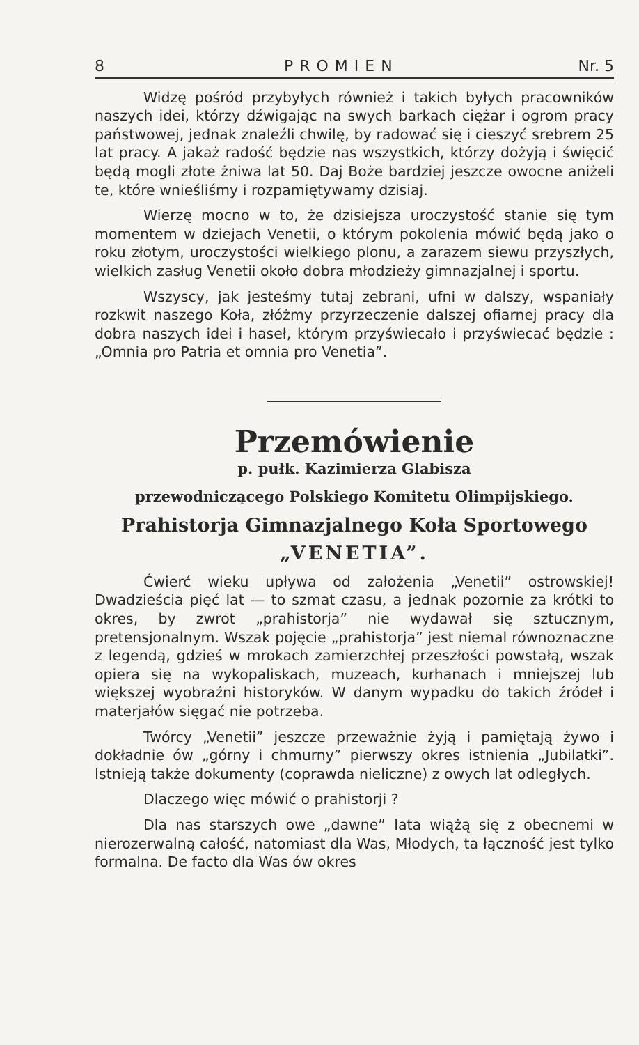8 PROMIEN Nr. 5
Widzę pośród przybyłych również i takich byłych pracowników naszych idei, którzy dźwigając na swych barkach ciężar i ogrom pracy państwowej, jednak znaleźli chwilę, by radować się i cieszyć srebrem 25 lat pracy. A jakaż radość będzie nas wszystkich, którzy dożyją i święcić będą mogli złote żniwa lat 50. Daj Boże bardziej jeszcze owocne aniżeli te, które wnieśliśmy i rozpamiętywamy dzisiaj.
Wierzę mocno w to, że dzisiejsza uroczystość stanie się tym momentem w dziejach Venetii, o którym pokolenia mówić będą jako o roku złotym, uroczystości wielkiego plonu, a zarazem siewu przyszłych, wielkich zasług Venetii około dobra młodzieży gimnazjalnej i sportu.
Wszyscy, jak jesteśmy tutaj zebrani, ufni w dalszy, wspaniały rozkwit naszego Koła, złóżmy przyrzeczenie dalszej ofiarnej pracy dla dobra naszych idei i haseł, którym przyświecało i przyświecać będzie : „Omnia pro Patria et omnia pro Venetia”.
Przemówienie
p. pułk. Kazimierza Glabisza
przewodniczącego Polskiego Komitetu Olimpijskiego.
Prahistorja Gimnazjalnego Koła Sportowego
„VENETIA”.
Ćwierć wieku upływa od założenia „Venetii” ostrowskiej! Dwadzieścia pięć lat — to szmat czasu, a jednak pozornie za krótki to okres, by zwrot „prahistorja” nie wydawał się sztucznym, pretensjonalnym. Wszak pojęcie „prahistorja” jest niemal równoznaczne z legendą, gdzieś w mrokach zamierzchłej przeszłości powstałą, wszak opiera się na wykopaliskach, muzeach, kurhanach i mniejszej lub większej wyobraźni historyków. W danym wypadku do takich źródeł i materjałów sięgać nie potrzeba.
Twórcy „Venetii” jeszcze przeważnie żyją i pamiętają żywo i dokładnie ów „górny i chmurny” pierwszy okres istnienia „Jubilatki”. Istnieją także dokumenty (coprawda nieliczne) z owych lat odległych.
Dlaczego więc mówić o prahistorji ?
Dla nas starszych owe „dawne” lata wiążą się z obecnemi w nierozerwalną całość, natomiast dla Was, Młodych, ta łączność jest tylko formalna. De facto dla Was ów okres